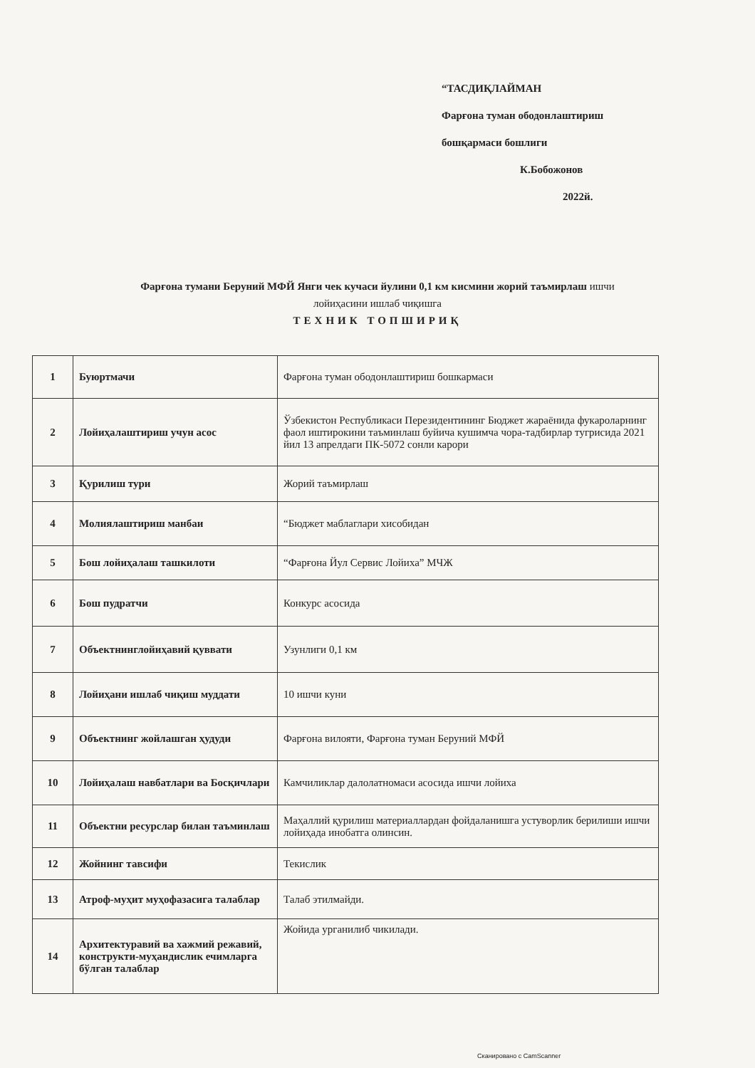“ТАСДИҚЛАЙМАН
Фарғона туман ободонлаштириш
бошқармаси бошлиги
К.Бобожонов
2022й.
Фарғона тумани Беруний МФЙ Янги чек кучаси йулини 0,1 км кисмини жорий таъмирлаш ишчи
лойиҳасини ишлаб чиқишга
ТЕХНИК ТОПШИРИҚ
| 1 | Буюртмачи | Фарғона туман ободонлаштириш бошкармаси |
| 2 | Лойиҳалаштириш учун асос | Ўзбекистон Республикаси Перезидентининг Бюджет жараёнида фукароларнинг фаол иштирокини таъминлаш буйича кушимча чора-тадбирлар тугрисида 2021 йил 13 апрелдаги ПК-5072 сонли карори |
| 3 | Қурилиш тури | Жорий таъмирлаш |
| 4 | Молиялаштириш манбаи | “Бюджет маблаглари хисобидан |
| 5 | Бош лойиҳалаш ташкилоти | “Фарғона Йул Сервис Лойиха” МЧЖ |
| 6 | Бош пудратчи | Конкурс асосида |
| 7 | Объектнинглойиҳавий қуввати | Узунлиги 0,1 км |
| 8 | Лойиҳани ишлаб чиқиш муддати | 10 ишчи куни |
| 9 | Объектнинг жойлашган ҳудуди | Фарғона вилояти, Фарғона туман Беруний МФЙ |
| 10 | Лойиҳалаш навбатлари ва Босқичлари | Камчиликлар далолатномаси асосида ишчи лойиха |
| 11 | Объектни ресурслар билан таъминлаш | Маҳаллий қурилиш материаллардан фойдаланишга устуворлик берилиши ишчи лойиҳада инобатга олинсин. |
| 12 | Жойнинг тавсифи | Текислик |
| 13 | Атроф-муҳит муҳофазасига талаблар | Талаб этилмайди. |
| 14 | Архитектуравий ва хажмий режавий, конструкти-муҳандислик ечимларга бўлган талаблар | Жойида урганилиб чикилади. |
Сканировано с CamScanner